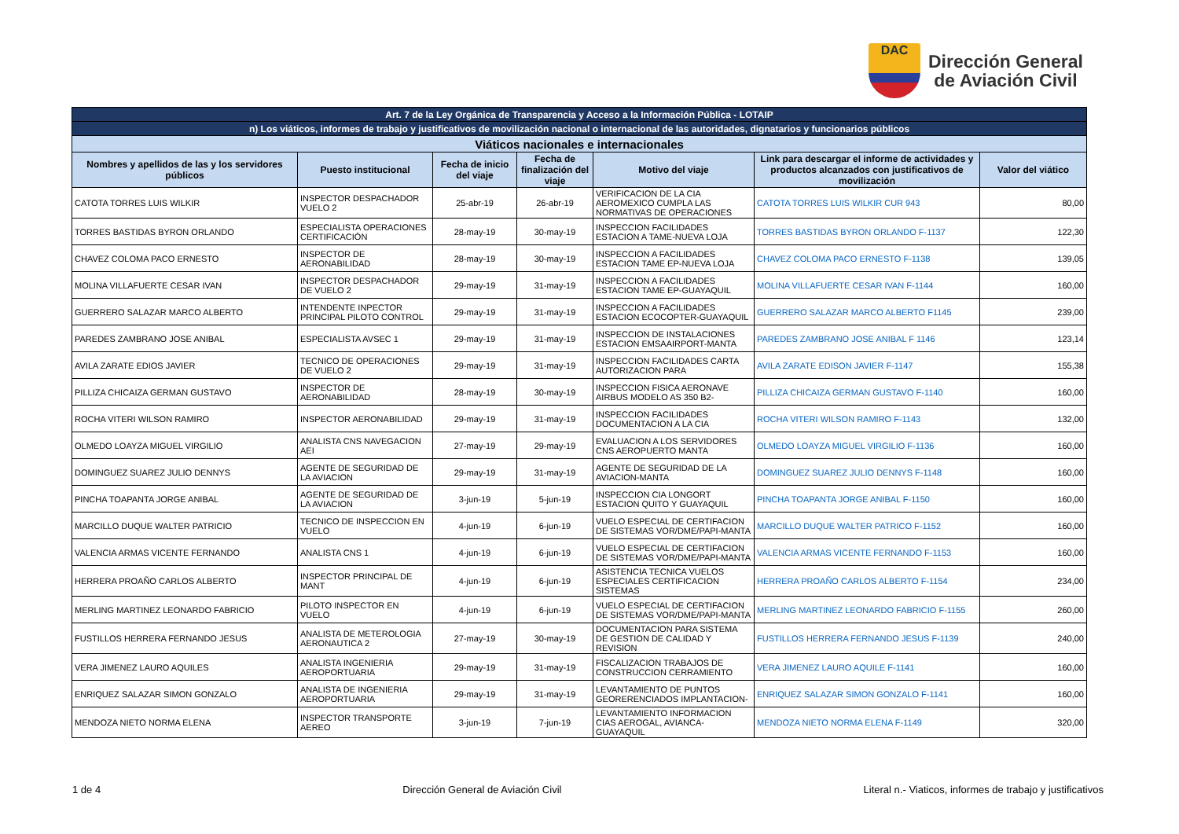DAC
Dirección General
de Aviación Civil
| Art. 7 de la Ley Orgánica de Transparencia y Acceso a la Información Pública - LOTAIP | | | | | | |
| n) Los viáticos, informes de trabajo y justificativos de movilización nacional o internacional de las autoridades, dignatarios y funcionarios públicos | | | | | | |
| Viáticos nacionales e internacionales | | | | | | |
| Nombres y apellidos de las y los servidores públicos | Puesto institucional | Fecha de inicio del viaje | Fecha de finalización del viaje | Motivo del viaje | Link para descargar el informe de actividades y productos alcanzados con justificativos de movilización | Valor del viático |
| CATOTA TORRES LUIS WILKIR | INSPECTOR DESPACHADOR VUELO 2 | 25-abr-19 | 26-abr-19 | VERIFICACION DE LA CIA AEROMEXICO CUMPLA LAS NORMATIVAS DE OPERACIONES | CATOTA TORRES LUIS WILKIR CUR 943 | 80,00 |
| TORRES BASTIDAS BYRON ORLANDO | ESPECIALISTA OPERACIONES CERTIFICACIÓN | 28-may-19 | 30-may-19 | INSPECCION FACILIDADES ESTACION A TAME-NUEVA LOJA | TORRES BASTIDAS BYRON ORLANDO F-1137 | 122,30 |
| CHAVEZ COLOMA PACO ERNESTO | INSPECTOR DE AERONABILIDAD | 28-may-19 | 30-may-19 | INSPECCION A FACILIDADES ESTACION TAME EP-NUEVA LOJA | CHAVEZ COLOMA PACO ERNESTO F-1138 | 139,05 |
| MOLINA VILLAFUERTE CESAR IVAN | INSPECTOR DESPACHADOR DE VUELO 2 | 29-may-19 | 31-may-19 | INSPECCION A FACILIDADES ESTACION TAME EP-GUAYAQUIL | MOLINA VILLAFUERTE CESAR IVAN F-1144 | 160,00 |
| GUERRERO SALAZAR MARCO ALBERTO | INTENDENTE INPECTOR PRINCIPAL PILOTO CONTROL | 29-may-19 | 31-may-19 | INSPECCION A FACILIDADES ESTACION ECOCOPTER-GUAYAQUIL | GUERRERO SALAZAR MARCO ALBERTO F1145 | 239,00 |
| PAREDES ZAMBRANO JOSE ANIBAL | ESPECIALISTA AVSEC 1 | 29-may-19 | 31-may-19 | INSPECCION DE INSTALACIONES ESTACION EMSAAIRPORT-MANTA | PAREDES ZAMBRANO JOSE ANIBAL F 1146 | 123,14 |
| AVILA ZARATE EDIOS JAVIER | TECNICO DE OPERACIONES DE VUELO 2 | 29-may-19 | 31-may-19 | INSPECCION FACILIDADES CARTA AUTORIZACION PARA | AVILA ZARATE EDISON JAVIER F-1147 | 155,38 |
| PILLIZA CHICAIZA GERMAN GUSTAVO | INSPECTOR DE AERONABILIDAD | 28-may-19 | 30-may-19 | INSPECCION FISICA AERONAVE AIRBUS MODELO AS 350 B2- | PILLIZA CHICAIZA GERMAN GUSTAVO F-1140 | 160,00 |
| ROCHA VITERI WILSON RAMIRO | INSPECTOR AERONABILIDAD | 29-may-19 | 31-may-19 | INSPECCION FACILIDADES DOCUMENTACION A LA CIA | ROCHA VITERI WILSON RAMIRO F-1143 | 132,00 |
| OLMEDO LOAYZA MIGUEL VIRGILIO | ANALISTA CNS NAVEGACION AEI | 27-may-19 | 29-may-19 | EVALUACION A LOS SERVIDORES CNS AEROPUERTO MANTA | OLMEDO LOAYZA MIGUEL VIRGILIO F-1136 | 160,00 |
| DOMINGUEZ SUAREZ JULIO DENNYS | AGENTE DE SEGURIDAD DE LA AVIACION | 29-may-19 | 31-may-19 | AGENTE DE SEGURIDAD DE LA AVIACION-MANTA | DOMINGUEZ SUAREZ JULIO DENNYS F-1148 | 160,00 |
| PINCHA TOAPANTA JORGE ANIBAL | AGENTE DE SEGURIDAD DE LA AVIACION | 3-jun-19 | 5-jun-19 | INSPECCION CIA LONGORT ESTACION QUITO Y GUAYAQUIL | PINCHA TOAPANTA JORGE ANIBAL F-1150 | 160,00 |
| MARCILLO DUQUE WALTER PATRICIO | TECNICO DE INSPECCION EN VUELO | 4-jun-19 | 6-jun-19 | VUELO ESPECIAL DE CERTIFACION DE SISTEMAS VOR/DME/PAPI-MANTA | MARCILLO DUQUE WALTER PATRICO F-1152 | 160,00 |
| VALENCIA ARMAS VICENTE FERNANDO | ANALISTA CNS 1 | 4-jun-19 | 6-jun-19 | VUELO ESPECIAL DE CERTIFACION DE SISTEMAS VOR/DME/PAPI-MANTA | VALENCIA ARMAS VICENTE FERNANDO F-1153 | 160,00 |
| HERRERA PROAÑO CARLOS ALBERTO | INSPECTOR PRINCIPAL DE MANT | 4-jun-19 | 6-jun-19 | ASISTENCIA TECNICA VUELOS ESPECIALES CERTIFICACION SISTEMAS | HERRERA PROAÑO CARLOS ALBERTO F-1154 | 234,00 |
| MERLING MARTINEZ LEONARDO FABRICIO | PILOTO INSPECTOR EN VUELO | 4-jun-19 | 6-jun-19 | VUELO ESPECIAL DE CERTIFACION DE SISTEMAS VOR/DME/PAPI-MANTA | MERLING MARTINEZ LEONARDO FABRICIO F-1155 | 260,00 |
| FUSTILLOS HERRERA FERNANDO JESUS | ANALISTA DE METEROLOGIA AERONAUTICA 2 | 27-may-19 | 30-may-19 | DOCUMENTACION PARA SISTEMA DE GESTION DE CALIDAD Y REVISION | FUSTILLOS HERRERA FERNANDO JESUS F-1139 | 240,00 |
| VERA JIMENEZ LAURO AQUILES | ANALISTA INGENIERIA AEROPORTUARIA | 29-may-19 | 31-may-19 | FISCALIZACION TRABAJOS DE CONSTRUCCION CERRAMIENTO | VERA JIMENEZ LAURO AQUILE F-1141 | 160,00 |
| ENRIQUEZ SALAZAR SIMON GONZALO | ANALISTA DE INGENIERIA AEROPORTUARIA | 29-may-19 | 31-may-19 | LEVANTAMIENTO DE PUNTOS GEORERENCIADOS IMPLANTACION- | ENRIQUEZ SALAZAR SIMON GONZALO F-1141 | 160,00 |
| MENDOZA NIETO NORMA ELENA | INSPECTOR TRANSPORTE AEREO | 3-jun-19 | 7-jun-19 | LEVANTAMIENTO INFORMACION CIAS AEROGAL, AVIANCA-GUAYAQUIL | MENDOZA NIETO NORMA ELENA F-1149 | 320,00 |
1 de 4 Dirección General de Aviación Civil Literal n.- Viaticos, informes de trabajo y justificativos